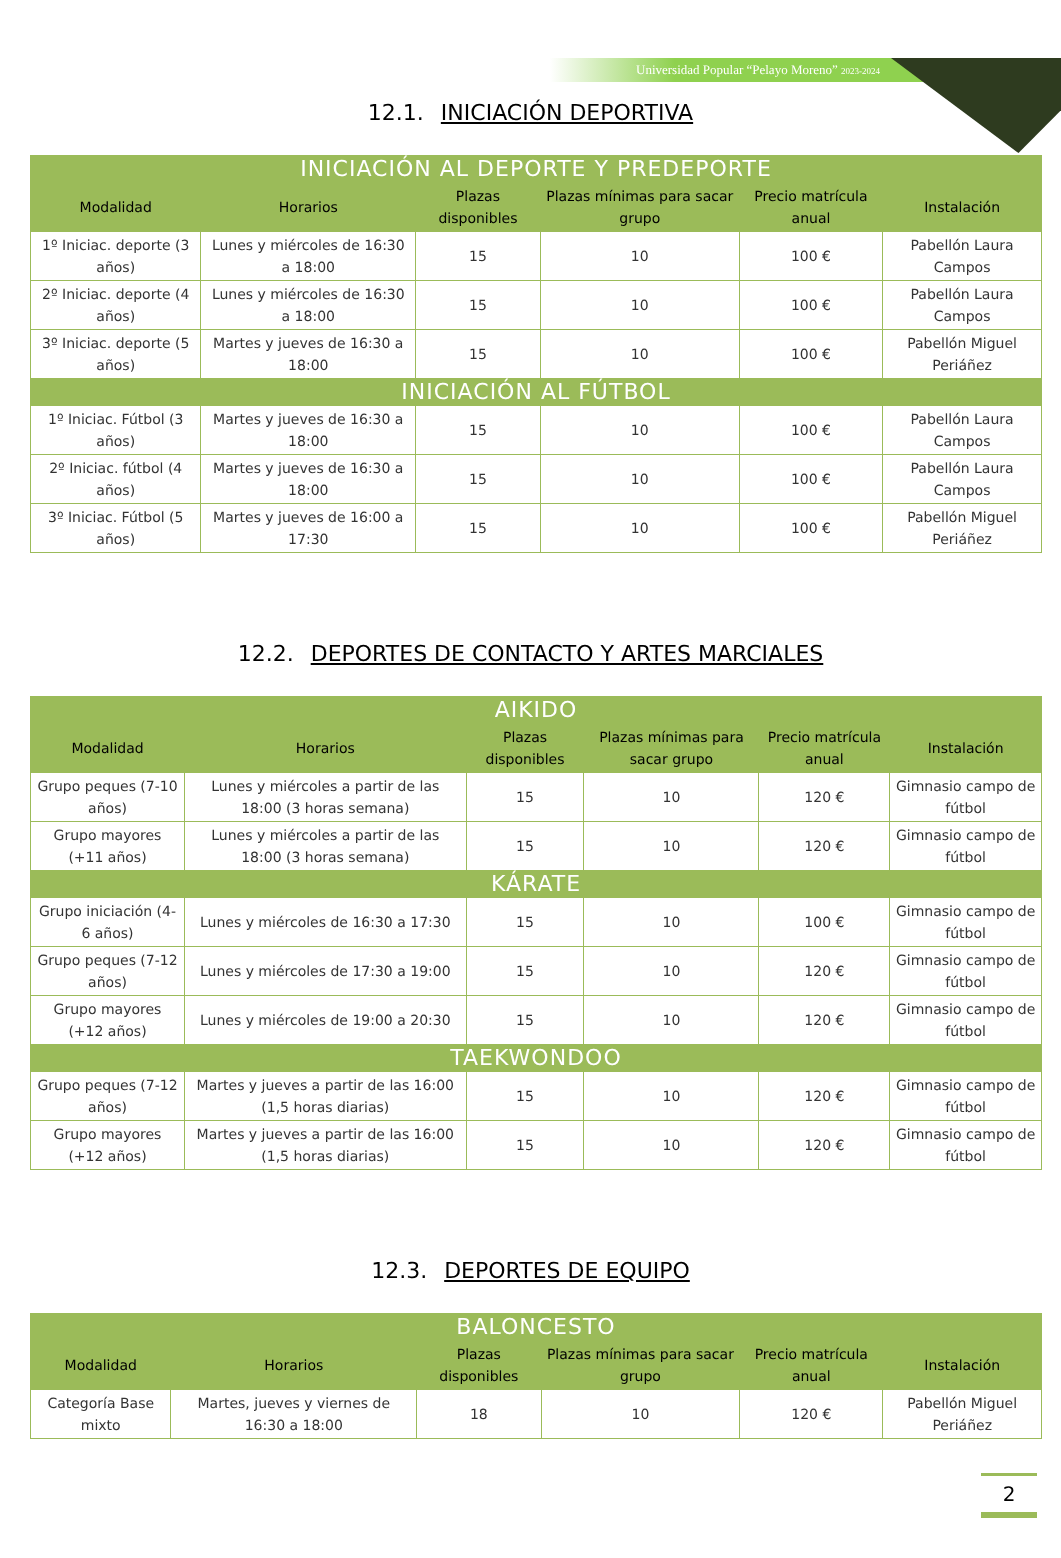Universidad Popular “Pelayo Moreno” 2023-2024
12.1. INICIACIÓN DEPORTIVA
| INICIACIÓN AL DEPORTE Y PREDEPORTE | | | | | |
| --- | --- | --- | --- | --- | --- |
| Modalidad | Horarios | Plazas disponibles | Plazas mínimas para sacar grupo | Precio matrícula anual | Instalación |
| 1º Iniciac. deporte (3 años) | Lunes y miércoles de 16:30 a 18:00 | 15 | 10 | 100 € | Pabellón Laura Campos |
| 2º Iniciac. deporte (4 años) | Lunes y miércoles de 16:30 a 18:00 | 15 | 10 | 100 € | Pabellón Laura Campos |
| 3º Iniciac. deporte (5 años) | Martes y jueves de 16:30 a 18:00 | 15 | 10 | 100 € | Pabellón Miguel Periáñez |
| INICIACIÓN AL FÚTBOL | | | | | |
| 1º Iniciac. Fútbol (3 años) | Martes y jueves de 16:30 a 18:00 | 15 | 10 | 100 € | Pabellón Laura Campos |
| 2º Iniciac. fútbol (4 años) | Martes y jueves de 16:30 a 18:00 | 15 | 10 | 100 € | Pabellón Laura Campos |
| 3º Iniciac. Fútbol (5 años) | Martes y jueves de 16:00 a 17:30 | 15 | 10 | 100 € | Pabellón Miguel Periáñez |
12.2. DEPORTES DE CONTACTO Y ARTES MARCIALES
| AIKIDO | | | | | |
| --- | --- | --- | --- | --- | --- |
| Modalidad | Horarios | Plazas disponibles | Plazas mínimas para sacar grupo | Precio matrícula anual | Instalación |
| Grupo peques (7-10 años) | Lunes y miércoles a partir de las 18:00 (3 horas semana) | 15 | 10 | 120 € | Gimnasio campo de fútbol |
| Grupo mayores (+11 años) | Lunes y miércoles a partir de las 18:00 (3 horas semana) | 15 | 10 | 120 € | Gimnasio campo de fútbol |
| KÁRATE | | | | | |
| Grupo iniciación (4-6 años) | Lunes y miércoles de 16:30 a 17:30 | 15 | 10 | 100 € | Gimnasio campo de fútbol |
| Grupo peques (7-12 años) | Lunes y miércoles de 17:30 a 19:00 | 15 | 10 | 120 € | Gimnasio campo de fútbol |
| Grupo mayores (+12 años) | Lunes y miércoles de 19:00 a 20:30 | 15 | 10 | 120 € | Gimnasio campo de fútbol |
| TAEKWONDOO | | | | | |
| Grupo peques (7-12 años) | Martes y jueves a partir de las 16:00 (1,5 horas diarias) | 15 | 10 | 120 € | Gimnasio campo de fútbol |
| Grupo mayores (+12 años) | Martes y jueves a partir de las 16:00 (1,5 horas diarias) | 15 | 10 | 120 € | Gimnasio campo de fútbol |
12.3. DEPORTES DE EQUIPO
| BALONCESTO | | | | | |
| --- | --- | --- | --- | --- | --- |
| Modalidad | Horarios | Plazas disponibles | Plazas mínimas para sacar grupo | Precio matrícula anual | Instalación |
| Categoría Base mixto | Martes, jueves y viernes de 16:30 a 18:00 | 18 | 10 | 120 € | Pabellón Miguel Periáñez |
2